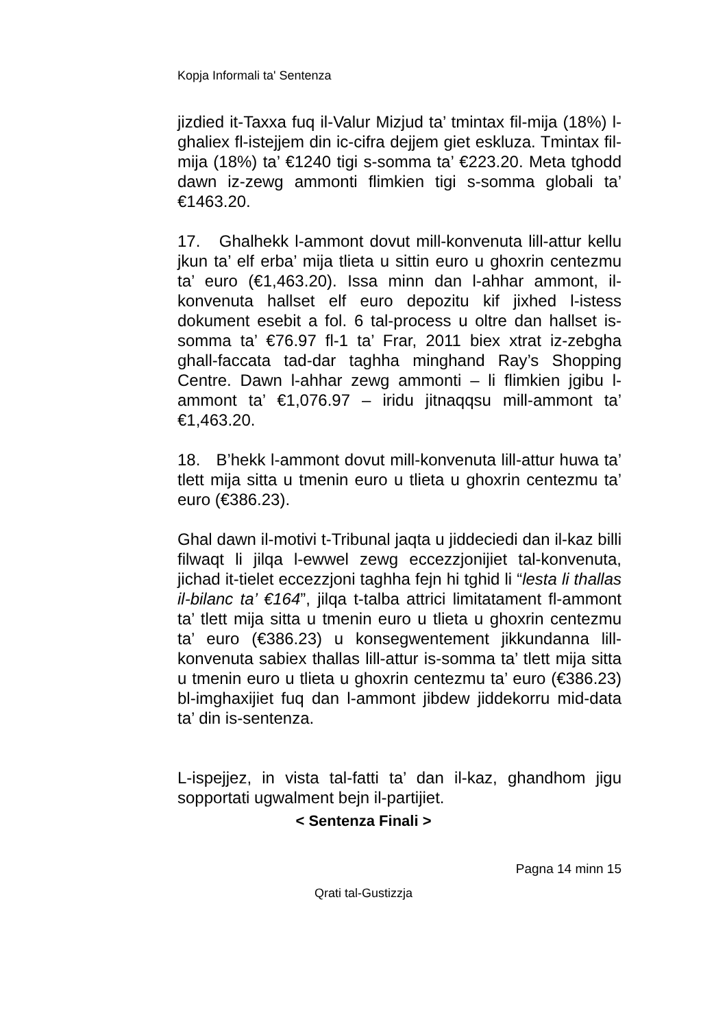Kopja Informali ta' Sentenza
jizdied it-Taxxa fuq il-Valur Mizjud ta’ tmintax fil-mija (18%) l-ghaliex fl-istejjem din ic-cifra dejjem giet eskluza. Tmintax fil-mija (18%) ta’ €1240 tigi s-somma ta’ €223.20. Meta tghodd dawn iz-zewg ammonti flimkien tigi s-somma globali ta’ €1463.20.
17. Ghalhekk l-ammont dovut mill-konvenuta lill-attur kellu jkun ta’ elf erba’ mija tlieta u sittin euro u ghoxrin centezmu ta’ euro (€1,463.20). Issa minn dan l-ahhar ammont, il-konvenuta hallset elf euro depozitu kif jixhed l-istess dokument esebit a fol. 6 tal-process u oltre dan hallset is-somma ta’ €76.97 fl-1 ta’ Frar, 2011 biex xtrat iz-zebgha ghall-faccata tad-dar taghha minghand Ray’s Shopping Centre. Dawn l-ahhar zewg ammonti – li flimkien jgibu l-ammont ta’ €1,076.97 – iridu jitnaqqsu mill-ammont ta’ €1,463.20.
18. B’hekk l-ammont dovut mill-konvenuta lill-attur huwa ta’ tlett mija sitta u tmenin euro u tlieta u ghoxrin centezmu ta’ euro (€386.23).
Ghal dawn il-motivi t-Tribunal jaqta u jiddeciedi dan il-kaz billi filwaqt li jilqa l-ewwel zewg eccezzjonijiet tal-konvenuta, jichad it-tielet eccezzjoni taghha fejn hi tghid li “lesta li thallas il-bilanc ta’ €164”, jilqa t-talba attrici limitatament fl-ammont ta’ tlett mija sitta u tmenin euro u tlieta u ghoxrin centezmu ta’ euro (€386.23) u konsegwentement jikkundanna lill-konvenuta sabiex thallas lill-attur is-somma ta’ tlett mija sitta u tmenin euro u tlieta u ghoxrin centezmu ta’ euro (€386.23) bl-imghaxijiet fuq dan l-ammont jibdew jiddekorru mid-data ta’ din is-sentenza.
L-ispejjez, in vista tal-fatti ta’ dan il-kaz, ghandhom jigu sopportati ugwalment bejn il-partijiet.
< Sentenza Finali >
Pagna 14 minn 15
Qrati tal-Gustizzja